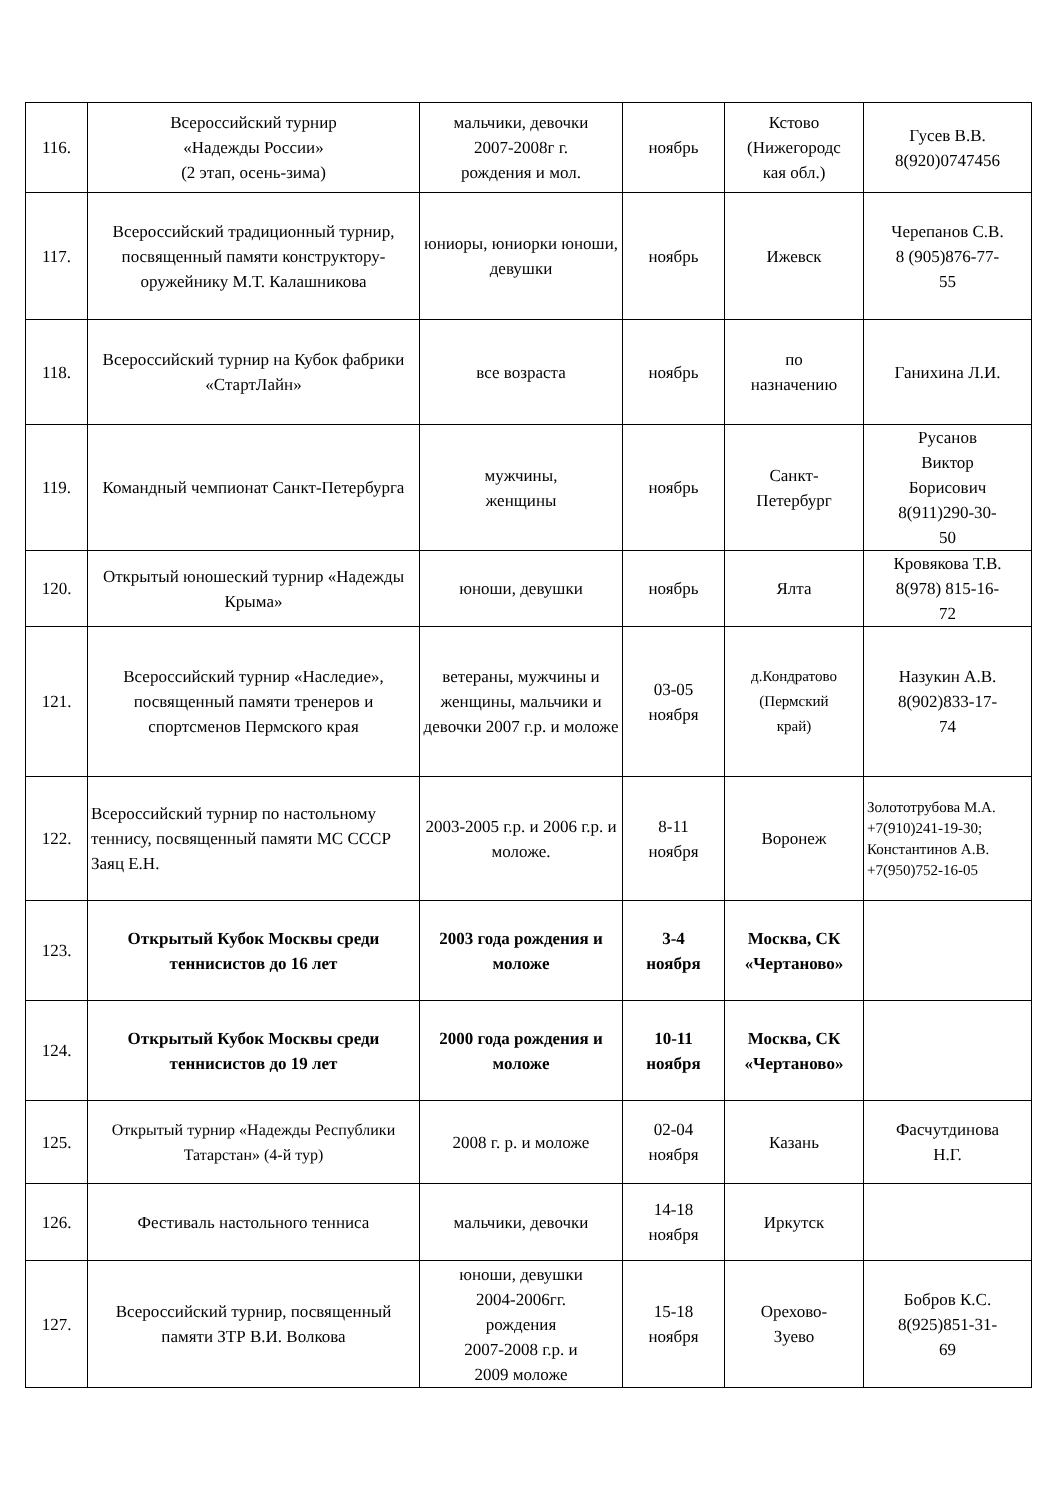| 116. | Всероссийский турнир «Надежды России» (2 этап, осень-зима) | мальчики, девочки 2007-2008г г. рождения и мол. | ноябрь | Кстово (Нижегородс кая обл.) | Гусев В.В. 8(920)0747456 |
| 117. | Всероссийский традиционный турнир, посвященный памяти конструктору-оружейнику М.Т. Калашникова | юниоры, юниорки юноши, девушки | ноябрь | Ижевск | Черепанов С.В. 8 (905)876-77- 55 |
| 118. | Всероссийский турнир на Кубок фабрики «СтартЛайн» | все возраста | ноябрь | по назначению | Ганихина Л.И. |
| 119. | Командный чемпионат Санкт-Петербурга | мужчины, женщины | ноябрь | Санкт- Петербург | Русанов Виктор Борисович 8(911)290-30- 50 |
| 120. | Открытый юношеский турнир «Надежды Крыма» | юноши, девушки | ноябрь | Ялта | Кровякова Т.В. 8(978) 815-16- 72 |
| 121. | Всероссийский турнир «Наследие», посвященный памяти тренеров и спортсменов Пермского края | ветераны, мужчины и женщины, мальчики и девочки 2007 г.р. и моложе | 03-05 ноября | д.Кондратово (Пермский край) | Назукин А.В. 8(902)833-17- 74 |
| 122. | Всероссийский турнир по настольному теннису, посвященный памяти МС СССР Заяц Е.Н. | 2003-2005 г.р. и 2006 г.р. и моложе. | 8-11 ноября | Воронеж | Золототрубова М.А. +7(910)241-19-30; Константинов А.В. +7(950)752-16-05 |
| 123. | Открытый Кубок Москвы среди теннисистов до 16 лет | 2003 года рождения и моложе | 3-4 ноября | Москва, СК «Чертаново» | |
| 124. | Открытый Кубок Москвы среди теннисистов до 19 лет | 2000 года рождения и моложе | 10-11 ноября | Москва, СК «Чертановo» | |
| 125. | Открытый турнир «Надежды Республики Татарстан» (4-й тур) | 2008 г. р. и моложе | 02-04 ноября | Казань | Фасчутдинова Н.Г. |
| 126. | Фестиваль настольного тенниса | мальчики, девочки | 14-18 ноября | Иркутск | |
| 127. | Всероссийский турнир, посвященный памяти ЗТР В.И. Волкова | юноши, девушки 2004-2006гг. рождения 2007-2008 г.р. и 2009 моложе | 15-18 ноября | Орехово- Зуево | Бобров К.С. 8(925)851-31- 69 |